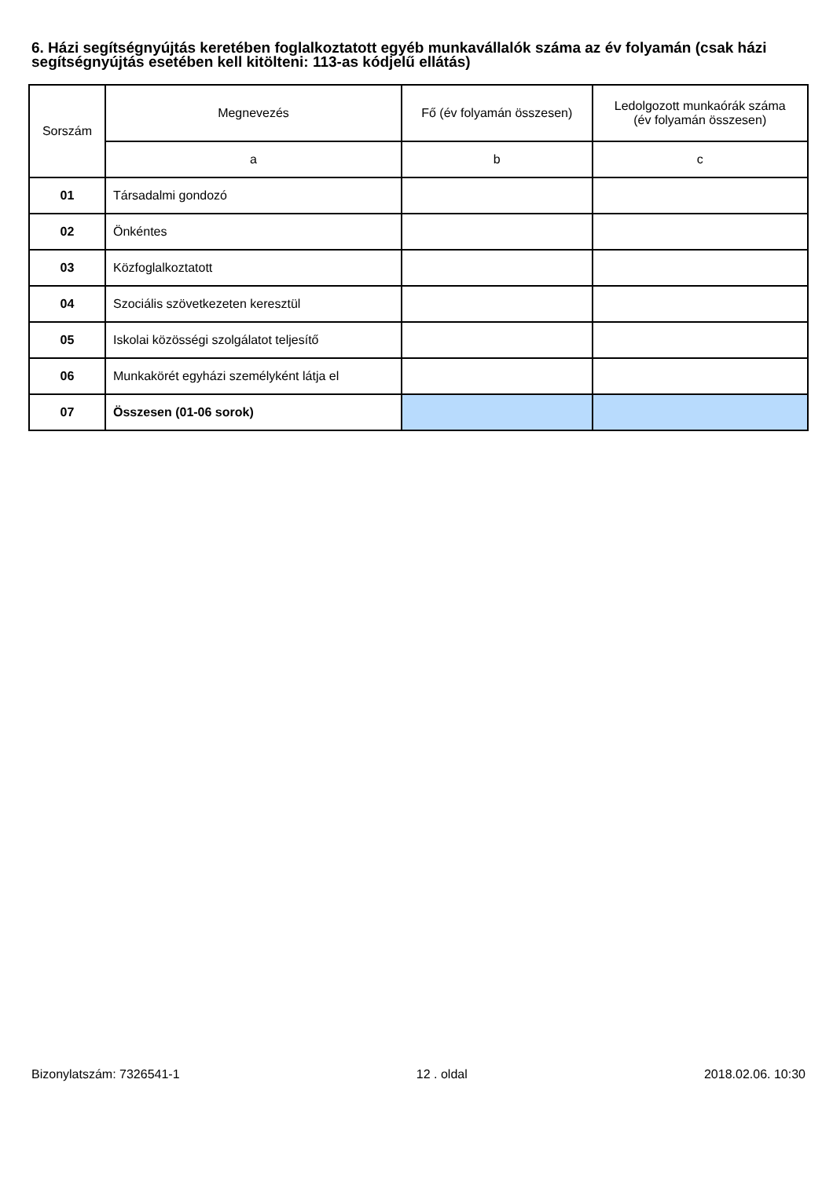6. Házi segítségnyújtás keretében foglalkoztatott egyéb munkavállalók száma az év folyamán (csak házi segítségnyújtás esetében kell kitölteni: 113-as kódjelű ellátás)
| Sorszám | Megnevezés | Fő (év folyamán összesen) | Ledolgozott munkaórák száma (év folyamán összesen) |
| --- | --- | --- | --- |
| | a | b | c |
| 01 | Társadalmi gondozó | | |
| 02 | Önkéntes | | |
| 03 | Közfoglalkoztatott | | |
| 04 | Szociális szövetkezeten keresztül | | |
| 05 | Iskolai közösségi szolgálatot teljesítő | | |
| 06 | Munkakörét egyházi személyként látja el | | |
| 07 | Összesen (01-06 sorok) | | |
Bizonylatszám: 7326541-1 12 . oldal 2018.02.06. 10:30